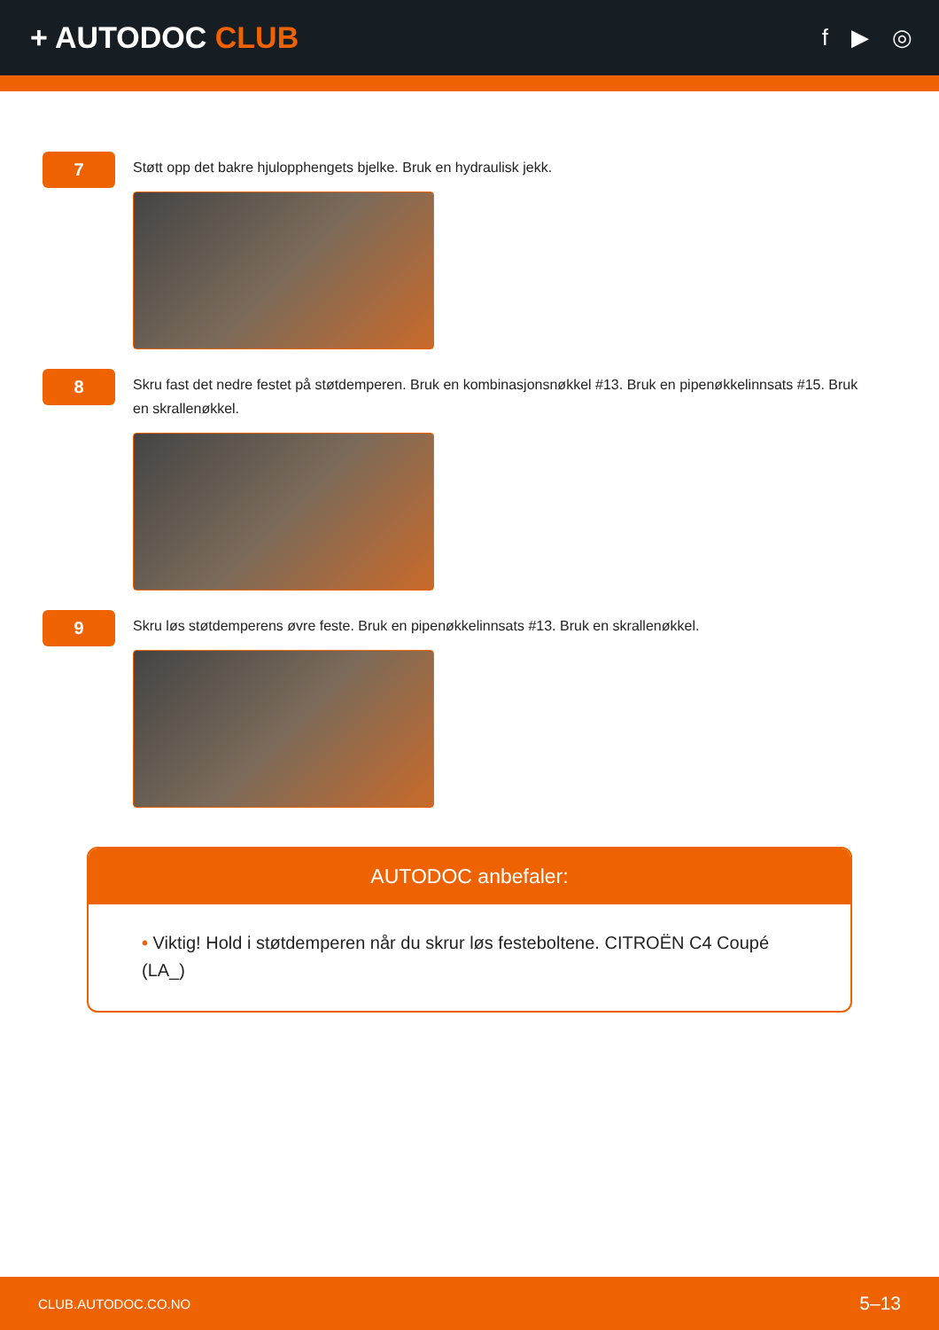+ AUTODOC CLUB
f ▶ ◎
7
Støtt opp det bakre hjulopphengets bjelke. Bruk en hydraulisk jekk.
8
Skru fast det nedre festet på støtdemperen. Bruk en kombinasjonsnøkkel #13. Bruk en pipenøkkelinnsats #15. Bruk en skrallenøkkel.
9
Skru løs støtdemperens øvre feste. Bruk en pipenøkkelinnsats #13. Bruk en skrallenøkkel.
AUTODOC anbefaler:
• Viktig! Hold i støtdemperen når du skrur løs festeboltene. CITROËN C4 Coupé (LA_)
CLUB.AUTODOC.CO.NO 5–13